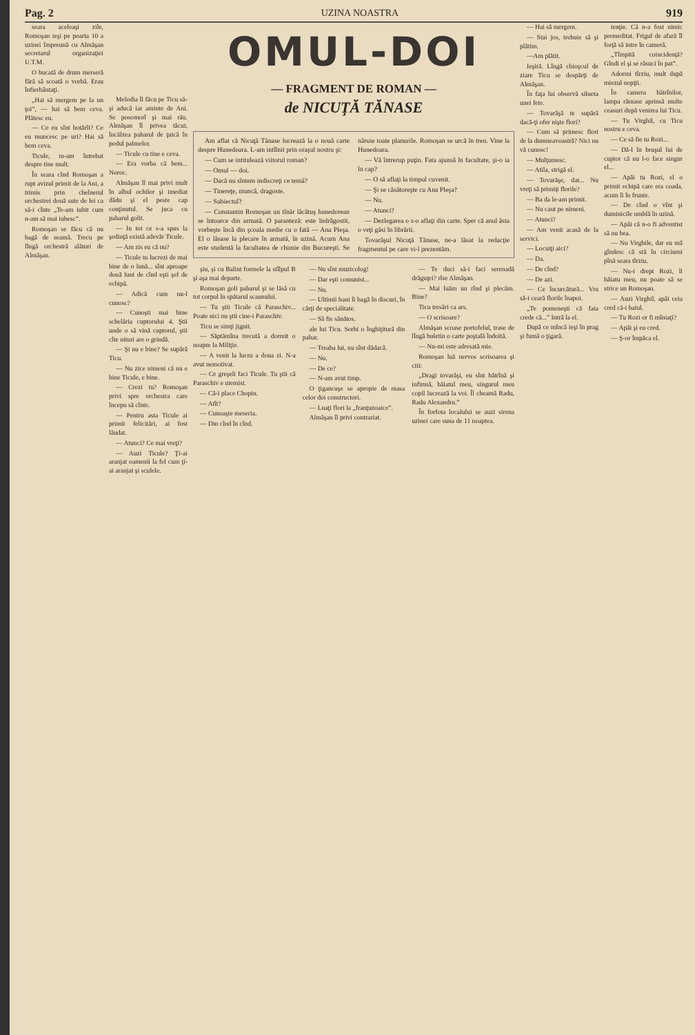Pag. 2 UZINA NOASTRA 919
seara aceleaşi zile, Romoşan ieşi pe poarta 10 a uzinei împreună cu Almăşan secretarul organizaţiei U.T.M.
O bucată de drum merseră fără să scoată o vorbă. Erau înfierbântaţi.
„Hai să mergem pe la un ţoi”, — hai să bem ceva. Plătesc eu.
— Ce eu sînt hotărît? Ce eu muncesc pe uri? Hai să bem ceva.
Ticule, m-am întrebat despre tine mult.
În seara cînd Romoşan a rupt avizul primit de la Ani, a trimis prin chelnerul orchestrei două sute de lei ca să-i cînte „Te-am iubit cum n-am să mai iubesc”.
Romoşan se făcu că nu bagă de seamă. Trecu pe lîngă orchestră alături de Almăşan.
Melodia îl făcu pe Ticu să-şi aducă iar aminte de Ani. Se posomorî şi mai rău. Almăşan îl privea tăcut, încălzea paharul de ţuică în podul palmelor.
— Ticule cu tine e ceva.
— Era vorba că bem... Noroc.
Almăşan îl mai privi mult în albul ochilor şi imediat dădu şi el peste cap conţinutul. Se juca cu paharul golit.
— In tot ce s-a spus la şedinţă există adevăr Ticule.
— Am zis eu că nu?
— Ticule tu lucrezi de mai bine de o lună... sînt aproape două luni de cînd eşti şef de echipă.
— Adică cum nu-l cunosc?
— Cunoşti mai bine schelăria cuptorului 4. Ştii unde o să vină cuptorul, ştii cîte nituri are o grindă.
— Şi nu e bine? Se supără Ticu.
— Nu zice nimeni că nu e bine Ticule, e bine.
— Crezi tu? Romoşan privi spre orchestra care începu să cînte.
— Pentru asta Ticule ai primit felicitări, ai fost lăudat.
— Atunci? Ce mai vreţi?
— Auzi Ticule? Ţi-ai aranjat oamenii la fel cum ţi-ai aranjat şi sculele.
OMUL-DOI
— FRAGMENT DE ROMAN —
de NICUŢĂ TĂNASE
Am aflat că Nicuţă Tănase lucrează la o nouă carte despre Hunedoara. L-am intîlnit prin oraşul nostru şi:
— Cum se intitulează viitorul roman?
— Omul — doi.
— Dacă nu sîntem indiscreţi ce temă?
— Tinereţe, muncă, dragoste.
— Subiectul?
— Constantin Romoşan un tînăr lăcătuş hunedorean se întoarce din armată. O paranteză: este îndrăgostit, vorbeşte încă din şcoala medie cu o fată — Ana Pleşa. El o lăsase la plecare în armată, în uzină. Acum Ana este studentă la facultatea de chimie din Bucureşti. Se năruie toate planurile. Romoşan se urcă în tren. Vine la Hunedoara.
— Vă întrerup puţin. Fata ajunsă în facultate, şi-o ia în cap?
— O să aflaţi la timpul cuvenit.
— Şi se căsătoreşte cu Ana Pleşa?
— Nu.
— Atunci?
— Dezlegarea o s-o aflaţi din carte. Sper că anul ăsta o veţi găsi în librării.
Tovarăşul Nicuţă Tănase, ne-a lăsat la redacţie fragmentul pe care vi-l prezentăm.
şiu, şi cu Balint formele la stîlpul B şi aşa mai departe.
Romoşan goli paharul şi se lăsă cu tot corpul în spătarul scaunului.
— Tu ştii Ticule că Paraschiv... Poate nici nu ştii cine-i Paraschiv.
Ticu se simţi jignit.
— Săptămîna trecută a dormit o noapte la Miliţie.
— A venit la lucru a doua zi. N-a avut nemotivat.
— Ce greşeli faci Ticule. Tu ştii că Paraschiv e utemist.
— Că-i place Chopin.
— Atît?
— Cunoaşte meseria.
— Din cînd în cînd.
— Nu sînt muzicolog!
— Dar eşti comunist...
— Nu.
— Ultimii bani îi bagă în discuri, în cărţi de specialitate.
— Să fie sănătos.
ale lui Ticu. Sorbi o înghiţitură din pahar.
— Treaba lui, nu sînt dădacă.
— Nu.
— De ce?
— N-am avut timp.
O ţigancuşe se apropie de masa celor doi constructori.
— Luaţi flori la „franţuzoaice”.
Almăşan îl privi contrariat.
— Te duci să-i faci serenadă drăguţei? rîse Almăşan.
— Mai luăm un rînd şi plecăm. Bine?
Ticu tresări ca ars.
— O scrisoare?
Almăşan scoase portofelul, trase de lîngă buletin o carte poştală îndoită.
— Nu-mi este adresată mie.
Romoşan luă nervos scrisoarea şi citi:
„Dragi tovarăşi, eu sînt bătrînă şi infirmă, băiatul meu, singurul meu copil lucrează la voi. Îl cheamă Radu, Radu Alexandru.”
În forfota localului se auzi sirena uzinei care suna de 11 noaptea.
— Hai să mergem.
— Stai jos, trebuie să şi plătim.
—Am plătit.
Ieşiră. Lîngă chioşcul de ziare Ticu se despărţi de Almăşan.
În faţa lui observă silueta unei fete.
— Tovarăşă te supără dacă-ţi ofer nişte flori?
— Cum să primesc flori de la dumneavoastră? Nici nu vă cunosc!
— Mulţumesc.
— Atila, strigă el.
— Tovarăşe, dar... Nu vreţi să primiţi florile?
— Ba da le-am primit.
— Nu caut pe nimeni.
— Atunci?
— Am venit acasă de la servici.
— Locuiţi aici?
— Da.
— De cînd?
— De azi.
— Ce încurcătură... Vru să-i ceară florile înapoi.
„Te pomeneşti că fata crede că...” Intră la el.
După ce mîncă ieşi în prag şi fumă o ţigară.
tenţie. Că n-a fost nimic premeditat. Frigul de afară îl forţă să intre în cameră.
„Tîmpită coincidenţă? Gîndi el şi se răsuci în pat”.
Adormi tîrziu, mult după miezul nopţii.
În camera bătrînilor, lampa rămase aprinsă multe ceasuri după venirea lui Ticu.
— Tu Virghil, cu Ticu nostru e ceva.
— Ce să fie tu Rozi...
— Dă-l în bruşul lui de cuptor că nu l-o face singur el...
— Apăi tu Rozi, el o primit echipă care era coada, acum îi în frunte.
— De cînd o vînt şi duminicile umblă în uzină.
— Apăi că n-o fi adventist să nu bea.
— Nu Virghile, dar eu mă gîndesc că stă în circiumi pînă seara tîrziu.
— Nu-i drept Rozi, îi băiatu meu, nu poate să se strice un Romoşan.
— Auzi Virghil, apăi ceia cred că-i baiul.
— Tu Rozi or fi mîniaţi?
— Apăi şi eu cred.
— Ş-or împăca el.